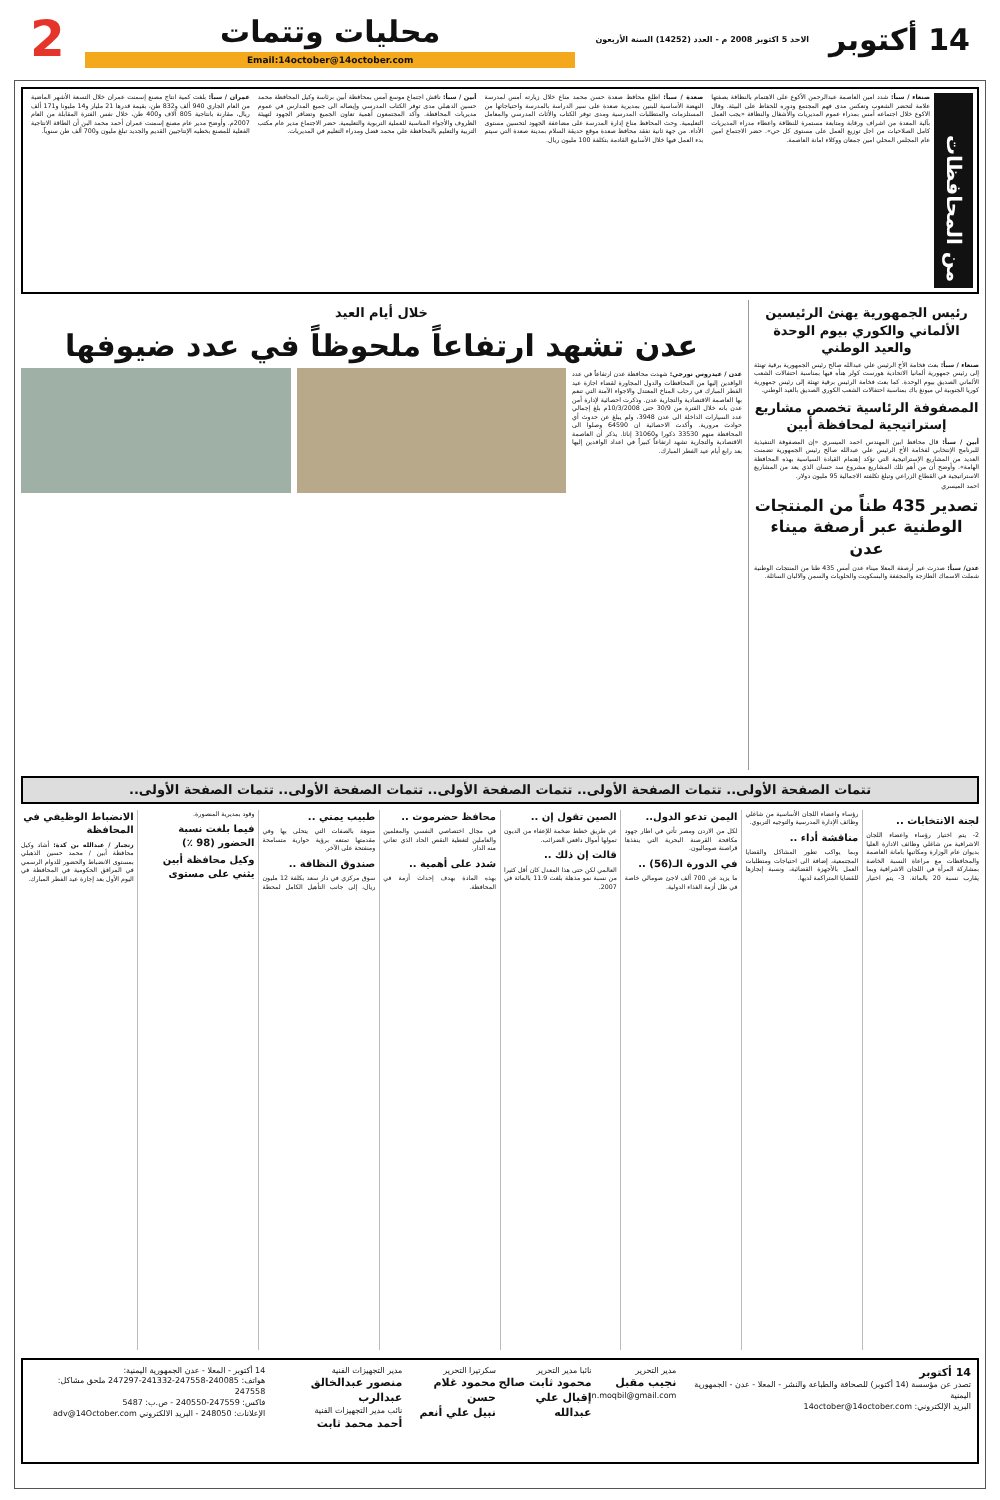14 أكتوبر
الاحد 5 اكتوبر 2008 م - العدد (14252) السنة الأربعون
محليات وتتمات
Email:14october@14october.com
2
من المحافظات
صنعاء / سبأ: شدد امين العاصمة عبدالرحمن الأكوع على الاهتمام بالنظافة بصفتها علامة لتحضر الشعوب وتعكس مدى فهم المجتمع ودوره للحفاظ على البيئة. وقال الاكوع خلال اجتماعه أمس بمدراء عموم المديريات والأشغال والنظافة «يجب العمل بآلية المعدة من اشراف ورقابة ومتابعة مستمرة للنظافة واعطاء مدراء المديريات كامل الصلاحيات من اجل توزيع العمل على مستوى كل حي». حضر الاجتماع امين عام المجلس المحلي امين جمعان ووكلاء امانة العاصمة.
صعدة / سبأ: اطلع محافظ صعدة حسن محمد مناع خلال زيارته أمس لمدرسة النهضة الأساسية للبنين بمديرية صعدة على سير الدراسة بالمدرسة واحتياجاتها من المستلزمات والمتطلبات المدرسية ومدى توفر الكتاب والأثاث المدرسي والمعامل التعليمية. وحث المحافظ مناع إدارة المدرسة على مضاعفة الجهود لتحسين مستوى الأداء. من جهة ثانية تفقد محافظ صعدة موقع حديقة السلام بمدينة صعدة التي سيتم بدء العمل فيها خلال الأسابيع القادمة بتكلفة 100 مليون ريال.
أبين / سبأ: ناقش اجتماع موسع أمس بمحافظة أبين برئاسة وكيل المحافظة محمد حسين الدهبلي مدى توفر الكتاب المدرسي وإيصاله الى جميع المدارس في عموم مديريات المحافظة. وأكد المجتمعون أهمية تعاون الجميع وتضافر الجهود لتهيئة الظروف والأجواء المناسبة للعملية التربوية والتعليمية. حضر الاجتماع مدير عام مكتب التربية والتعليم بالمحافظة علي محمد فضل ومدراء التعليم في المديريات.
عمران / سبأ: بلغت كمية انتاج مصنع إسمنت عمران خلال التسعة الأشهر الماضية من العام الجاري 940 ألف و832 طن، بقيمة قدرها 21 مليار و14 مليونا و171 ألف ريال، مقارنة بانتاجية 805 آلاف و400 طن، خلال نفس الفترة المقابلة من العام 2007م. وأوضح مدير عام مصنع إسمنت عمران أحمد محمد البن أن الطاقة الانتاجية الفعلية للمصنع بخطيه الإنتاجيين القديم والجديد تبلغ مليون و700 ألف طن سنوياً.
رئيس الجمهورية يهنئ الرئيسين الألماني والكوري بيوم الوحدة والعيد الوطني
صنعاء / سبأ: بعث فخامة الأخ الرئيس علي عبدالله صالح رئيس الجمهورية برقية تهنئة إلى رئيس جمهورية ألمانيا الاتحادية هورست كولر هنأه فيها بمناسبة احتفالات الشعب الألماني الصديق بيوم الوحدة. كما بعث فخامة الرئيس برقية تهنئة إلى رئيس جمهورية كوريا الجنوبية لي ميونغ باك بمناسبة احتفالات الشعب الكوري الصديق بالعيد الوطني.
المصفوفة الرئاسية تخصص مشاريع إستراتيجية لمحافظة أبين
أبين / سبأ: قال محافظ ابين المهندس احمد الميسري «إن المصفوفة التنفيذية للبرنامج الإنتخابي لفخامة الأخ الرئيس علي عبدالله صالح رئيس الجمهورية تضمنت العديد من المشاريع الإستراتيجية التي تؤكد إهتمام القيادة السياسية بهذه المحافظة الهامة». وأوضح أن من أهم تلك المشاريع مشروع سد حسان الذي يعد من المشاريع الاستراتيجية في القطاع الزراعي وتبلغ تكلفته الاجمالية 95 مليون دولار.
احمد الميسري
تصدير 435 طناً من المنتجات الوطنية عبر أرصفة ميناء عدن
عدن/ سبأ: صدرت عبر أرصفة المعلا ميناء عدن أمس 435 طنا من المنتجات الوطنية شملت الاسماك الطازجة والمجففة والبسكويت والحلويات والسمن والالبان السائلة.
خلال أيام العيد
عدن تشهد ارتفاعاً ملحوظاً في عدد ضيوفها
عدن / عيدروس نورجي: شهدت محافظة عدن ارتفاعاً في عدد الوافدين إليها من المحافظات والدول المجاورة لقضاء اجازة عيد الفطر المبارك في رحاب المناخ المعتدل والاجواء الآمنة التي تنعم بها العاصمة الاقتصادية والتجارية عدن. وذكرت احصائية لإدارة أمن عدن بانه خلال الفترة من 30/9 حتى 10/3/2008م بلغ إجمالي عدد السيارات الداخلة الى عدن 3948، ولم يبلغ عن حدوث أي حوادث مرورية. وأكدت الاحصائية ان 64590 وصلوا الى المحافظة منهم 33530 ذكورا و31060 إناثا. يذكر أن العاصمة الاقتصادية والتجارية تشهد ارتفاعاً كبيراً في اعداد الوافدين إليها بعد رابع أيام عيد الفطر المبارك.
تتمات الصفحة الأولى.. تتمات الصفحة الأولى.. تتمات الصفحة الأولى.. تتمات الصفحة الأولى.. تتمات الصفحة الأولى..
لجنة الانتخابات ..
2- يتم اختيار رؤساء واعضاء اللجان الاشرافية من شاغلي وظائف الادارة العليا بديوان عام الوزارة ومكاتبها بامانة العاصمة والمحافظات مع مراعاة النسبة الخاصة بمشاركة المرأة في اللجان الاشرافية وبما يقارب نسبة 20 بالمائة. 3- يتم اختيار رؤساء واعضاء اللجان الأساسية من شاغلي وظائف الإدارة المدرسية والتوجيه التربوي.
مناقشة أداء ..
وبما يواكب تطور المشاكل والقضايا المجتمعية، إضافة الى احتياجات ومتطلبات العمل بالأجهزة القضائية، ونسبة إنجازها للقضايا المتراكمة لديها.
اليمن تدعو الدول..
لكل من الاردن ومصر تأتي في اطار جهود مكافحة القرصنة البحرية التي ينفذها قراصنة صوماليون.
في الدورة الـ(56) ..
ما يزيد عن 700 ألف لاجئ صومالي خاصة في ظل أزمة الغذاء الدولية.
الصين تقول إن ..
عن طريق خطط ضخمة للإعفاء من الديون تمولها أموال دافعي الضرائب.
قالت إن ذلك ..
العالمي لكن حتى هذا المعدل كان أقل كثيرا من نسبة نمو مذهلة بلغت 11.9 بالمائة في 2007.
محافظ حضرموت ..
في مجال اختصاصي النفسي والمعلمين والعاملين لتغطية النقص الحاد الذي تعاني منه الدار.
شدد على أهمية ..
بهذه المادة بهدف إحداث أزمة في المحافظة.
طبيب يمني ..
منوهة بالصفات التي يتحلى بها وفي مقدمتها تمتعه برؤية حوارية متسامحة ومنفتحة على الآخر.
صندوق النظافة ..
سوق مركزي في دار سعد بكلفة 12 مليون ريال، إلى جانب التأهيل الكامل لمحطة وقود بمديرية المنصورة.
فيما بلغت نسبة الحضور (98 ٪)
وكيل محافظة أبين يثني على مستوى الانضباط الوظيفي في المحافظة
زنجبار / عبدالله بن كدة: أشاد وكيل محافظة أبين / محمد حسين الذهبلي بمستوى الانضباط والحضور للدوام الرسمي في المرافق الحكومية في المحافظة في اليوم الأول بعد إجازة عيد الفطر المبارك.
14 أكتوبر
تصدر عن مؤسسة (14 أكتوبر) للصحافة والطباعة والنشر - المعلا - عدن - الجمهورية اليمنية
البريد الإلكتروني: 14october@14october.com
مدير التحرير
نجيب مقبل
n.moqbil@gmail.com
نائبا مدير التحرير
محمود ثابت صالح
إقبال علي عبدالله
سكرتيرا التحرير
محمود غلام حسن
نبيل علي أنعم
مدير التجهيزات الفنية
منصور عبدالخالق عبدالرب
نائب مدير التجهيزات الفنية
أحمد محمد ثابت
14 أكتوبر - المعلا - عدن الجمهورية اليمنية:
هواتف: 240085-247558-241332-247297 ملحق مشاكل: 247558
فاكس: 247559-240550 - ص.ب: 5487
الإعلانات: 248050 - البريد الالكتروني adv@14October.com